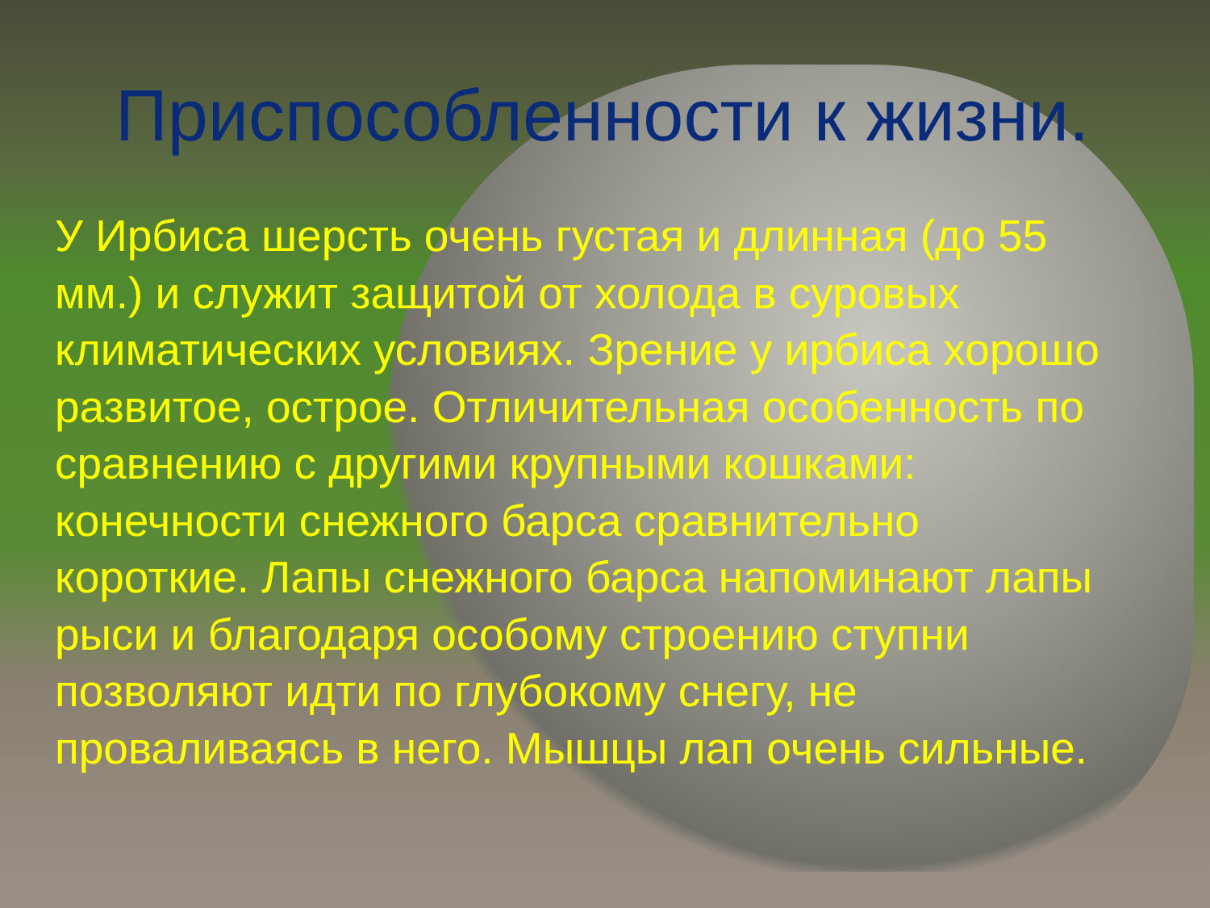Приспособленности к жизни.
У Ирбиса шерсть очень густая и длинная (до 55 мм.) и служит защитой от холода в суровых климатических условиях. Зрение у ирбиса хорошо развитое, острое. Отличительная особенность по сравнению с другими крупными кошками: конечности снежного барса сравнительно короткие. Лапы снежного барса напоминают лапы рыси и благодаря особому строению ступни позволяют идти по глубокому снегу, не проваливаясь в него. Мышцы лап очень сильные.